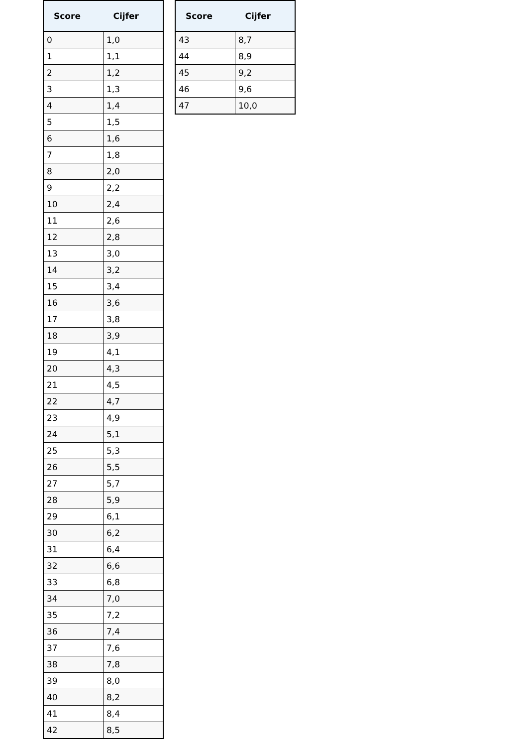| Score | Cijfer |
| --- | --- |
| 0 | 1,0 |
| 1 | 1,1 |
| 2 | 1,2 |
| 3 | 1,3 |
| 4 | 1,4 |
| 5 | 1,5 |
| 6 | 1,6 |
| 7 | 1,8 |
| 8 | 2,0 |
| 9 | 2,2 |
| 10 | 2,4 |
| 11 | 2,6 |
| 12 | 2,8 |
| 13 | 3,0 |
| 14 | 3,2 |
| 15 | 3,4 |
| 16 | 3,6 |
| 17 | 3,8 |
| 18 | 3,9 |
| 19 | 4,1 |
| 20 | 4,3 |
| 21 | 4,5 |
| 22 | 4,7 |
| 23 | 4,9 |
| 24 | 5,1 |
| 25 | 5,3 |
| 26 | 5,5 |
| 27 | 5,7 |
| 28 | 5,9 |
| 29 | 6,1 |
| 30 | 6,2 |
| 31 | 6,4 |
| 32 | 6,6 |
| 33 | 6,8 |
| 34 | 7,0 |
| 35 | 7,2 |
| 36 | 7,4 |
| 37 | 7,6 |
| 38 | 7,8 |
| 39 | 8,0 |
| 40 | 8,2 |
| 41 | 8,4 |
| 42 | 8,5 |
| Score | Cijfer |
| --- | --- |
| 43 | 8,7 |
| 44 | 8,9 |
| 45 | 9,2 |
| 46 | 9,6 |
| 47 | 10,0 |